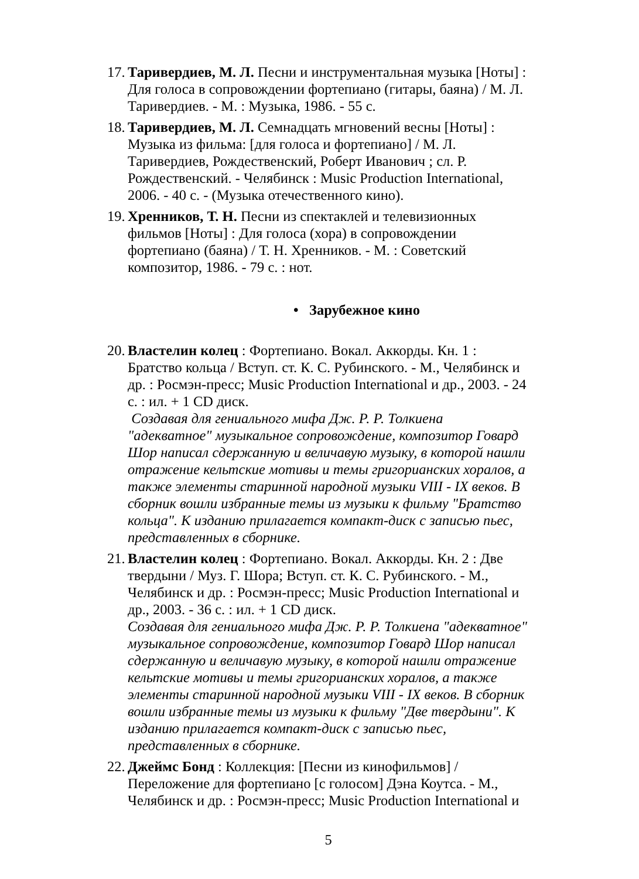17. Таривердиев, М. Л. Песни и инструментальная музыка [Ноты] : Для голоса в сопровождении фортепиано (гитары, баяна) / М. Л. Таривердиев. - М. : Музыка, 1986. - 55 с.
18. Таривердиев, М. Л. Семнадцать мгновений весны [Ноты] : Музыка из фильма: [для голоса и фортепиано] / М. Л. Таривердиев, Рождественский, Роберт Иванович ; сл. Р. Рождественский. - Челябинск : Music Production International, 2006. - 40 с. - (Музыка отечественного кино).
19. Хренников, Т. Н. Песни из спектаклей и телевизионных фильмов [Ноты] : Для голоса (хора) в сопровождении фортепиано (баяна) / Т. Н. Хренников. - М. : Советский композитор, 1986. - 79 с. : нот.
• Зарубежное кино
20. Властелин колец : Фортепиано. Вокал. Аккорды. Кн. 1 : Братство кольца / Вступ. ст. К. С. Рубинского. - М., Челябинск и др. : Росмэн-пресс; Music Production International и др., 2003. - 24 с. : ил. + 1 CD диск.
Создавая для гениального мифа Дж. Р. Р. Толкиена "адекватное" музыкальное сопровождение, композитор Говард Шор написал сдержанную и величавую музыку, в которой нашли отражение кельтские мотивы и темы григорианских хоралов, а также элементы старинной народной музыки VIII - IX веков. В сборник вошли избранные темы из музыки к фильму "Братство кольца". К изданию прилагается компакт-диск с записью пьес, представленных в сборнике.
21. Властелин колец : Фортепиано. Вокал. Аккорды. Кн. 2 : Две твердыни / Муз. Г. Шора; Вступ. ст. К. С. Рубинского. - М., Челябинск и др. : Росмэн-пресс; Music Production International и др., 2003. - 36 с. : ил. + 1 CD диск.
Создавая для гениального мифа Дж. Р. Р. Толкиена "адекватное" музыкальное сопровождение, композитор Говард Шор написал сдержанную и величавую музыку, в которой нашли отражение кельтские мотивы и темы григорианских хоралов, а также элементы старинной народной музыки VIII - IX веков. В сборник вошли избранные темы из музыки к фильму "Две твердыни". К изданию прилагается компакт-диск с записью пьес, представленных в сборнике.
22. Джеймс Бонд : Коллекция: [Песни из кинофильмов] / Переложение для фортепиано [с голосом] Дэна Коутса. - М., Челябинск и др. : Росмэн-пресс; Music Production International и
5